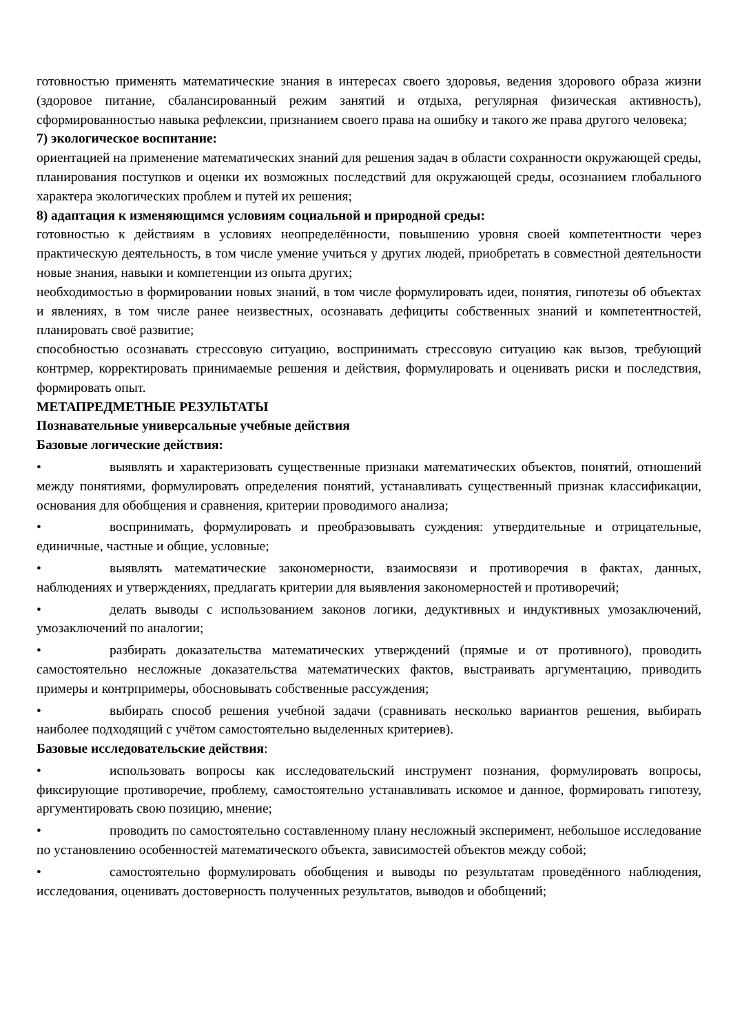готовностью применять математические знания в интересах своего здоровья, ведения здорового образа жизни (здоровое питание, сбалансированный режим занятий и отдыха, регулярная физическая активность), сформированностью навыка рефлексии, признанием своего права на ошибку и такого же права другого человека;
7) экологическое воспитание:
ориентацией на применение математических знаний для решения задач в области сохранности окружающей среды, планирования поступков и оценки их возможных последствий для окружающей среды, осознанием глобального характера экологических проблем и путей их решения;
8) адаптация к изменяющимся условиям социальной и природной среды:
готовностью к действиям в условиях неопределённости, повышению уровня своей компетентности через практическую деятельность, в том числе умение учиться у других людей, приобретать в совместной деятельности новые знания, навыки и компетенции из опыта других;
необходимостью в формировании новых знаний, в том числе формулировать идеи, понятия, гипотезы об объектах и явлениях, в том числе ранее неизвестных, осознавать дефициты собственных знаний и компетентностей, планировать своё развитие;
способностью осознавать стрессовую ситуацию, воспринимать стрессовую ситуацию как вызов, требующий контрмер, корректировать принимаемые решения и действия, формулировать и оценивать риски и последствия, формировать опыт.
МЕТАПРЕДМЕТНЫЕ РЕЗУЛЬТАТЫ
Познавательные универсальные учебные действия
Базовые логические действия:
• выявлять и характеризовать существенные признаки математических объектов, понятий, отношений между понятиями, формулировать определения понятий, устанавливать существенный признак классификации, основания для обобщения и сравнения, критерии проводимого анализа;
• воспринимать, формулировать и преобразовывать суждения: утвердительные и отрицательные, единичные, частные и общие, условные;
• выявлять математические закономерности, взаимосвязи и противоречия в фактах, данных, наблюдениях и утверждениях, предлагать критерии для выявления закономерностей и противоречий;
• делать выводы с использованием законов логики, дедуктивных и индуктивных умозаключений, умозаключений по аналогии;
• разбирать доказательства математических утверждений (прямые и от противного), проводить самостоятельно несложные доказательства математических фактов, выстраивать аргументацию, приводить примеры и контрпримеры, обосновывать собственные рассуждения;
• выбирать способ решения учебной задачи (сравнивать несколько вариантов решения, выбирать наиболее подходящий с учётом самостоятельно выделенных критериев).
Базовые исследовательские действия:
• использовать вопросы как исследовательский инструмент познания, формулировать вопросы, фиксирующие противоречие, проблему, самостоятельно устанавливать искомое и данное, формировать гипотезу, аргументировать свою позицию, мнение;
• проводить по самостоятельно составленному плану несложный эксперимент, небольшое исследование по установлению особенностей математического объекта, зависимостей объектов между собой;
• самостоятельно формулировать обобщения и выводы по результатам проведённого наблюдения, исследования, оценивать достоверность полученных результатов, выводов и обобщений;